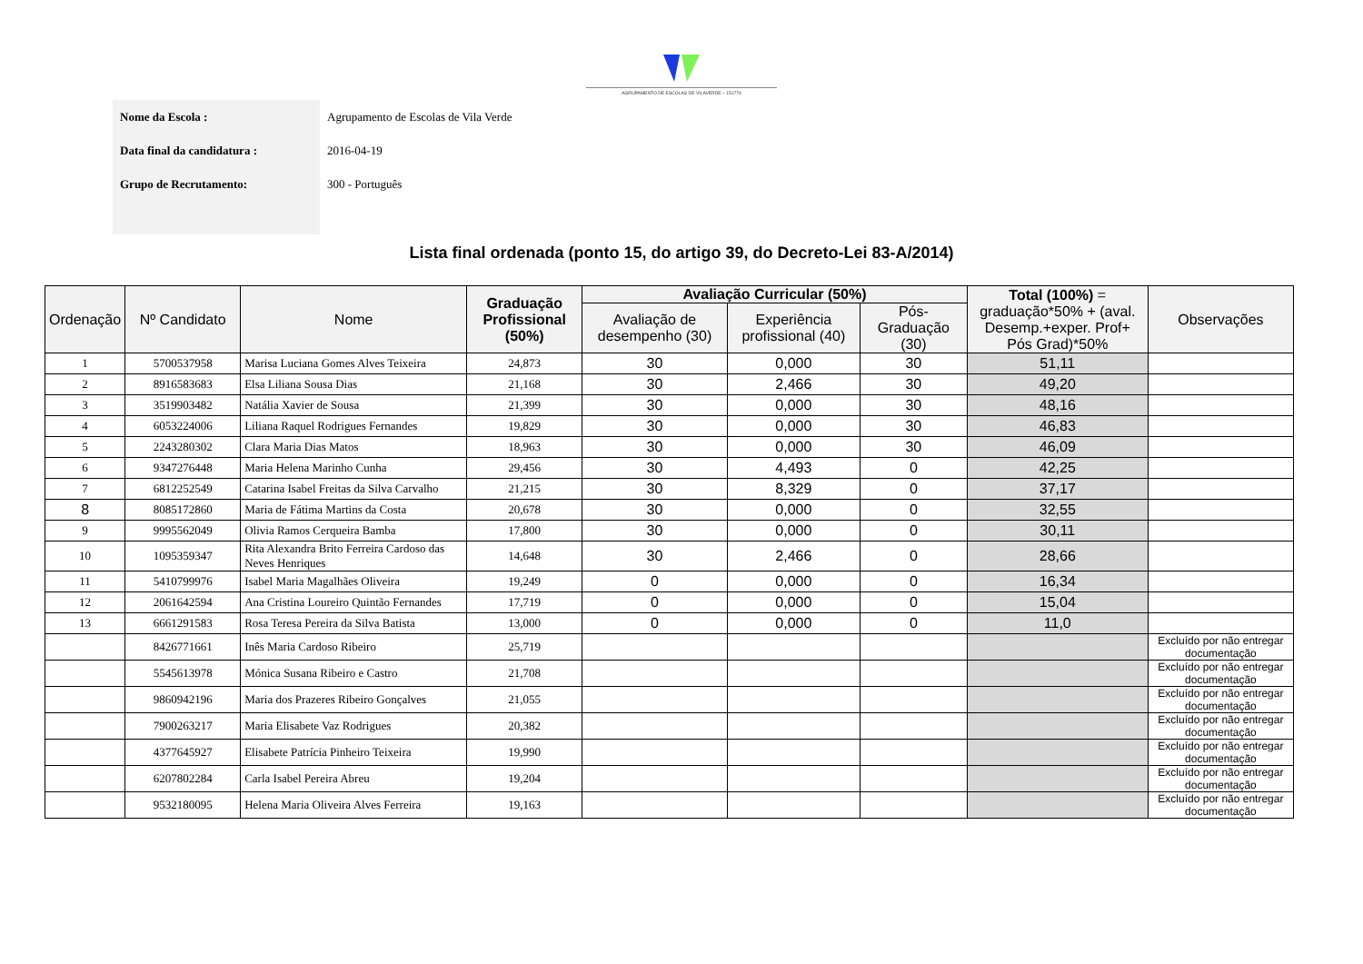AGRUPAMENTO DE ESCOLAS DE VILAVERDE – 151774
| Nome da Escola : | Agrupamento de Escolas de Vila Verde |
| Data final da candidatura : | 2016-04-19 |
| Grupo de Recrutamento: | 300 - Português |
Lista final ordenada (ponto 15, do artigo 39, do Decreto-Lei 83-A/2014)
| Ordenação | Nº Candidato | Nome | Graduação Profissional (50%) | Avaliação Curricular (50%) | | | Total (100%) = graduação*50% + (aval. Desemp.+exper. Prof+ Pós Grad)*50% | Observações |
| --- | --- | --- | --- | --- | --- | --- | --- | --- |
| | | | | Avaliação de desempenho (30) | Experiência profissional (40) | Pós-Graduação (30) | | |
| 1 | 5700537958 | Marisa Luciana Gomes Alves Teixeira | 24,873 | 30 | 0,000 | 30 | 51,11 | |
| 2 | 8916583683 | Elsa Liliana Sousa Dias | 21,168 | 30 | 2,466 | 30 | 49,20 | |
| 3 | 3519903482 | Natália Xavier de Sousa | 21,399 | 30 | 0,000 | 30 | 48,16 | |
| 4 | 6053224006 | Liliana Raquel Rodrigues Fernandes | 19,829 | 30 | 0,000 | 30 | 46,83 | |
| 5 | 2243280302 | Clara Maria Dias Matos | 18,963 | 30 | 0,000 | 30 | 46,09 | |
| 6 | 9347276448 | Maria Helena Marinho Cunha | 29,456 | 30 | 4,493 | 0 | 42,25 | |
| 7 | 6812252549 | Catarina Isabel Freitas da Silva Carvalho | 21,215 | 30 | 8,329 | 0 | 37,17 | |
| 8 | 8085172860 | Maria de Fátima Martins da Costa | 20,678 | 30 | 0,000 | 0 | 32,55 | |
| 9 | 9995562049 | Olivia Ramos Cerqueira Bamba | 17,800 | 30 | 0,000 | 0 | 30,11 | |
| 10 | 1095359347 | Rita Alexandra Brito Ferreira Cardoso das Neves Henriques | 14,648 | 30 | 2,466 | 0 | 28,66 | |
| 11 | 5410799976 | Isabel Maria Magalhães Oliveira | 19,249 | 0 | 0,000 | 0 | 16,34 | |
| 12 | 2061642594 | Ana Cristina Loureiro Quintão Fernandes | 17,719 | 0 | 0,000 | 0 | 15,04 | |
| 13 | 6661291583 | Rosa Teresa Pereira da Silva Batista | 13,000 | 0 | 0,000 | 0 | 11,0 | |
| | 8426771661 | Inês Maria Cardoso Ribeiro | 25,719 | | | | | Excluído por não entregar documentação |
| | 5545613978 | Mónica Susana Ribeiro e Castro | 21,708 | | | | | Excluído por não entregar documentação |
| | 9860942196 | Maria dos Prazeres Ribeiro Gonçalves | 21,055 | | | | | Excluído por não entregar documentação |
| | 7900263217 | Maria Elisabete Vaz Rodrigues | 20,382 | | | | | Excluído por não entregar documentação |
| | 4377645927 | Elisabete Patrícia Pinheiro Teixeira | 19,990 | | | | | Excluído por não entregar documentação |
| | 6207802284 | Carla Isabel Pereira Abreu | 19,204 | | | | | Excluído por não entregar documentação |
| | 9532180095 | Helena Maria Oliveira Alves Ferreira | 19,163 | | | | | Excluído por não entregar documentação |